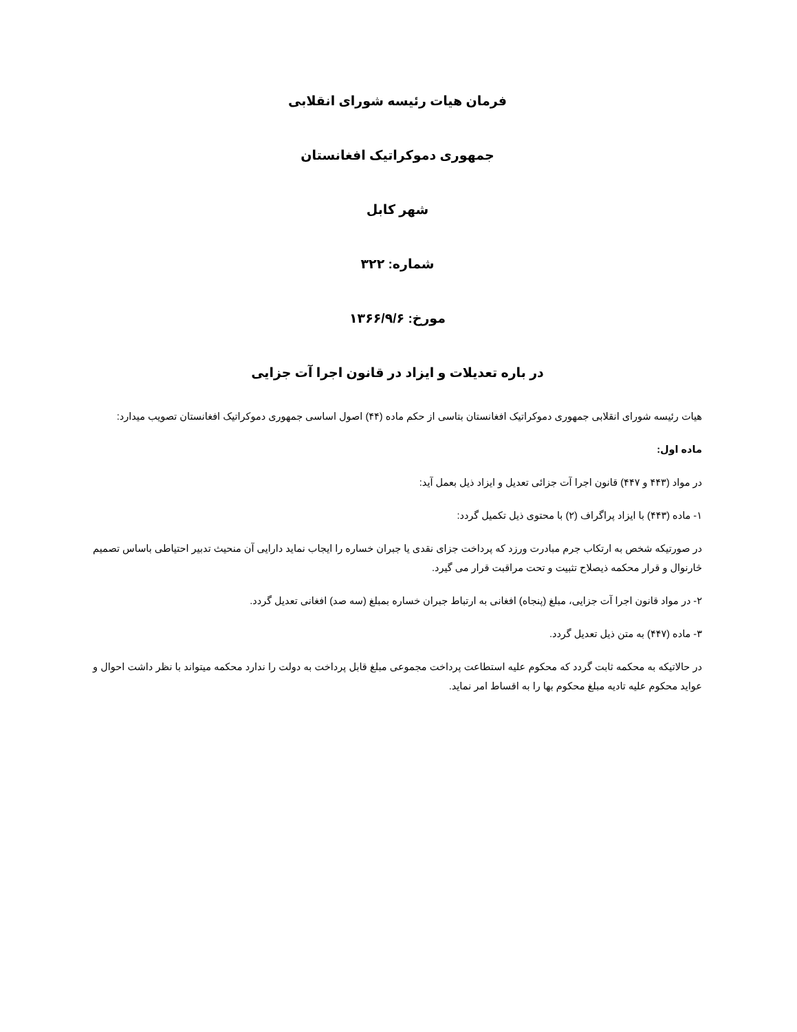فرمان هیات رئیسه شورای انقلابی
جمهوری دموکراتیک افغانستان
شهر کابل
شماره: ۳۲۲
مورخ: ۱۳۶۶/۹/۶
در باره تعدیلات و ایزاد در قانون اجرا آت جزایی
هیات رئیسه شورای انقلابی جمهوری دموکراتیک افغانستان بتاسی از حکم ماده (۴۴) اصول اساسی جمهوری دموکراتیک افغانستان تصویب میدارد:
ماده اول:
در مواد (۴۴۳ و ۴۴۷) قانون اجرا آت جزائی تعدیل و ایزاد ذیل بعمل آید:
۱- ماده (۴۴۳) با ایزاد پراگراف (۲) با محتوی ذیل تکمیل گردد:
در صورتیکه شخص به ارتکاب جرم مبادرت ورزد که پرداخت جزای نقدی یا جبران خساره را ایجاب نماید دارایی آن منحیث تدبیر احتیاطی باساس تصمیم څارنوال و قرار محکمه ذیصلاح تثبیت و تحت مراقبت قرار می گیرد.
۲- در مواد قانون اجرا آت جزایی، مبلغ (پنجاه) افغانی به ارتباط جبران خساره بمبلغ (سه صد) افغانی تعدیل گردد.
۳- ماده (۴۴۷) به متن ذیل تعدیل گردد.
در حالاتیکه به محکمه ثابت گردد که محکوم علیه استطاعت پرداخت مجموعی مبلغ قابل پرداخت به دولت را ندارد محکمه میتواند با نظر داشت احوال و عواید محکوم علیه تادیه مبلغ محکوم بها را به اقساط امر نماید.